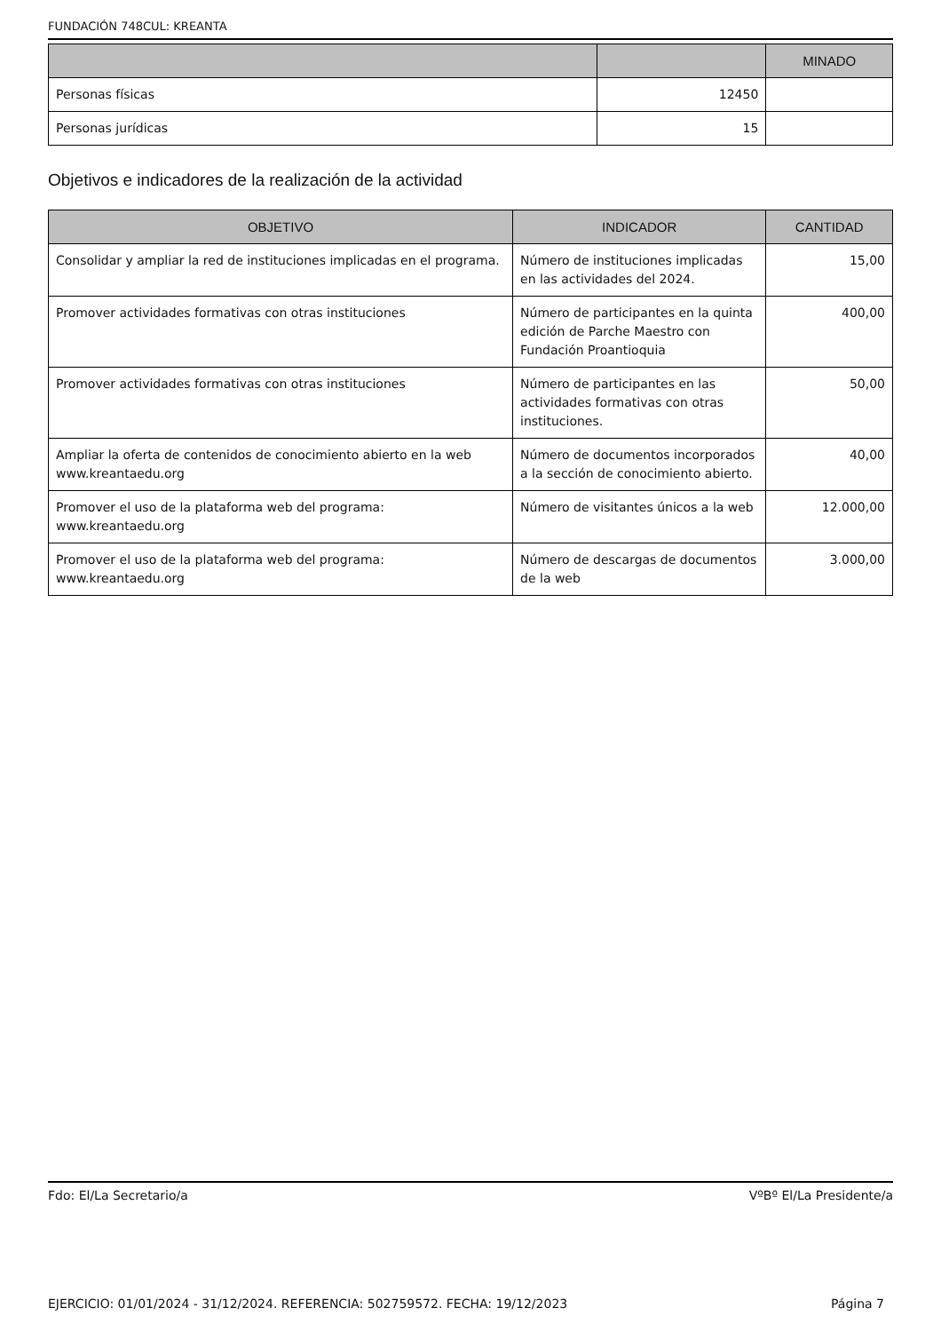FUNDACIÓN 748CUL: KREANTA
| | | MINADO |
| --- | --- | --- |
| Personas físicas | 12450 | |
| Personas jurídicas | 15 | |
Objetivos e indicadores de la realización de la actividad
| OBJETIVO | INDICADOR | CANTIDAD |
| --- | --- | --- |
| Consolidar y ampliar la red de instituciones implicadas en el programa. | Número de instituciones implicadas en las actividades del 2024. | 15,00 |
| Promover actividades formativas con otras instituciones | Número de participantes en la quinta edición de Parche Maestro con Fundación Proantioquia | 400,00 |
| Promover actividades formativas con otras instituciones | Número de participantes en las actividades formativas con otras instituciones. | 50,00 |
| Ampliar la oferta de contenidos de conocimiento abierto en la web www.kreantaedu.org | Número de documentos incorporados a la sección de conocimiento abierto. | 40,00 |
| Promover el uso de la plataforma web del programa: www.kreantaedu.org | Número de visitantes únicos a la web | 12.000,00 |
| Promover el uso de la plataforma web del programa: www.kreantaedu.org | Número de descargas de documentos de la web | 3.000,00 |
Fdo: El/La Secretario/a VºBº El/La Presidente/a
EJERCICIO: 01/01/2024 - 31/12/2024. REFERENCIA: 502759572. FECHA: 19/12/2023 Página 7